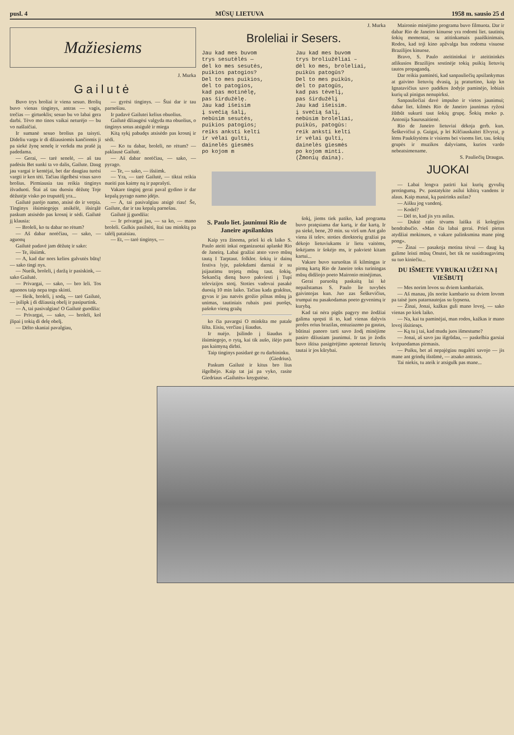pusl. 4 MŪSŲ LIETUVA 1958 m. sausio 25 d
Mažiesiems
J. Murka
Gailutė
Buvo trys broliai ir viena sesuo. Brolių buvo vienas tinginys, antras — vagis, trečias — girtuoklis; sesuo bu vo labai gera darbi. Tėvo mo tinos vaikai neturėjo — bu vo našlaičiai.
Ir sumanė sesuo brolius pa taisyti. Dideliu vargu ir di džiausiomis kančiomis ji pa siekė žynę senelę ir verkda ma prašė ją padedama.
— Gerai, — tarė senelė, — aš tau padėsiu Bet sunki ta vo dalis, Gailute. Daug jau vargai ir kentėjai, bet dar daugiau turėsi vargti ir ken tėti. Tačiau išgelbėsi visus savo brolius. Pirmiausia tau reikia tinginys išvaduoti. Štai aš tau duosiu dėžutę Toje dėžutėje visko po truputėlį yra...
Gailutė parėjo namo, atsisė do ir verpia. Tinginys išsimiegojęs atsikėlė, išsirąžė paskum atsisėdo pas krosnį ir sėdi. Gailutė jį klausia:
— Broleli, ko tu dabar no rėtum?
— Aš dabar norėčiau, — sako, — aguonų
Gailutė padavė jam dėžutę ir sako:
— Te, išsiimk.
— A, kad dar nors kelios galvutės būtų! — sako tingi nys.
— Nueik, broleli, į daržą ir pasiskink, — sako Gailutė.
— Privargai, — sako, — bro leli. Tos aguonos taip nepa togu skinti.
— Išeik, broleli, į sodą, — tarė Gailutė, — įsilipk į di džiausią obelį ir pasipurtink.
— A, tai pasivalgiau! O Gailutė guodžia:
— Privargai, — sako, — broleli, kol įlipai į tokią di delę obelį.
— Dėlto skaniai pavalgiau,
— gyrėsi tinginys. — Štai dar ir tau parnešiau.
Ir padavė Gailutei kelius obuolius.
Gailutė džiaugėsi valgyda ma obuolius, o tinginys sotus atsigulė ir miega
Kitą sykį pabudęs atsisėdo pas krosnį ir sėdi.
— Ko tu dabar, broleli, no rėtum? — paklausė Gailutė.
— Aš dabar norėčiau, — sako, — pyrago.
— Te, — sako, — išsiimk.
— Yra, — tarė Gailutė, — tiktai reikia nueiti pas kaimy ną ir paprašyti.
Vakare tinginį gerai paval gydino ir dar kepalą pyrago namo įdėjo.
— A, tai pasivalgiau atsigė riau! Še, Gailute, dar ir tau kepalą parnešau.
Gailutė jį guodžia:
— Ir privargai jau, — sa ko, — mano broleli. Gulkis pasilsėti, štai tau minkštą pa talėlį pataisiau.
— Et, — tarė tinginys, —
J. Murka
Broleliai ir Sesers.
Jau kad mes buvom
trys sesutėlės —
del ko mes sesutės,
puikios patogios?
Del to mes puikios,
del to patogios,
kad pas motinėlę,
pas širdužėlę.
Jau kad išeisim
į svečią šalį,
nebūsim sesutės,
puikios patogios;
reiks anksti kelti
ir vėlai gulti,
dainelės giesmės
po kojom m
Jau kad mes buvom
trys broliužėliai –
dėl ko mes, broleliai,
puikûs patogûs?
Del to mes puikûs,
del to patogûs,
kad pas tėvelį,
pas širdužėlį
Jau kad išeisim.
į svečią šalį,
nebūsim broleliai,
puikûs, patogûs:
reik anksti kelti
ir vėlai gulti,
dainelės giesmės
po kojom minti.
(Žmonių daina).
S. Paulo liet. jaunimui Rio de Janeire apsilankius
Kaip yra žinoma, prieš ki ek laiko S. Paulo ateiti inkai organizuotai aplankė Rio de Janeirą. Labai gražiai atsto vavo mūsų tautą I Tarptaut. folklor. šokių ir dainų festiva lyje, pašokdami darniai ir su įsijautimu trejetą mūsų taut. šokių. Sekančią dieną buvo pakviesti į Tupí televizijos stotį. Stoties vadovai pasakė duosią 10 min laiko. Tačiau kada grakštus, gyvas ir jau natvės grožio pilnas mūsų ja unimas, tautiniais rubais pasi puošęs, pašoko vieną gražų
ko čia pavargsi O minkšta me patale šilta. Eisiu, verčiau į šiaudus.
Ir nuėjo. Įsilindo į šiaudus ir išsimiegojo, o rytą, kai tik aušo, išėjo pats pas kaimyną dirbti.
Taip tinginys pasidarė ge ru darbininku.
(Giedrius).
Paskum Gailutė ir kitus bro lius išgelbėjo. Kaip tat jai pa vyko, rasite Giedriaus «Gailutės» knygutėse.
šokį, jiems tiek patiko, kad programa buvo pratęsiama dar kartą, ir dar kartą. Ir pa siekė, bene, 20 min. su virš um Ant galo viena iš telev. stoties direktorių gražiai pa dėkojo lietuviukams ir lietu vaitėms, šokėjams ir šokėjo ms, ir pakvietė kitam kartui...
Vakare buvo suruoštas iš kilmingas ir pirmą kartą Rio de Janeire toks turiningas mūsų didžiojo poeto Maironio minėjimas.
Gerai paruoštą paskaitą lai kė nepailstamas S. Paulo lie tuvybės gaivintojas kun. Juo zas Šeškevičius, trumpai nu pasakodamas poeto gyvenimą ir kurybą.
Kad tai nėra pigūs pagyry mo žodžiai galima spręsti iš to, kad vienas dalyvis profes orius brazilas, entuziazmo pa gautas, būtinai panoro tarti savo žodį minėjime pasiro džiusiam jaunimui. Ir tas jo žodis buvo ištisa pasigėrėjimo apoteozė lietuvių tautai ir jos kūrybai.
Maironio minėjimo programa buvo filmuota. Dar ir dabar Rio de Janeiro kinuose yra rodomi liet. tautinių šokių momentai, su atitinkamais paaiškinimais. Rodos, kad toji kino apžvalga bus rodoma visuose Brazilijos kinuose.
Bravo, S. Paulo ateitininkai ir ateitininkės atlikusios Brazilijos sostinėje tokią puikią lietuvių tautos propagandą.
Dar reikia paminėti, kad sanpauliečių apsilankymas at gaivino lietuvių dvasią, ją praturtino, kaip kn Ignatavičius savo padėkos žodyje paminėjo, lobiais kurių už pinigus nenupirksi.
Sanpauliečiai davė impulso ir vietos jaunimui; dabar liet. kilmės Rio de Janeiro jaunimas ryžosi žūtbūt sukurti taut šokių grupę. Šokių moko p. Antonija Saurusaitienė.
Rio de Janeiro lietuviai dėkoja gerb. kun. Šeškevičiui p. Guigai, p lei Kilčiauskaitei Elvyrai, p lėms Paukštytėms ir visiems bei visoms liet. tau. šokių grupės ir muzikos dalyviams, kurios vardo nebeatsimename.
S. Pauliečių Draugas.
JUOKAI
— Labai lengva patirti kai kurių gyvulių protingumą. Pv. pastatykite asilui kibirą vandens ir alaus. Kaip manai, ką pasirinks asilas?
— Aišku jog vandenį.
— Kodel?
— Dėl to, kad jis yra asilas.
— Duktė rašo tėvams laiška iš kolegijos bendrabučio. «Man čia labai gerai. Prieš pietus atydžiai mokinuos, o vakare palinksmina mane ping pong».
— Žinai — pasakoja motina tėvui — daug ką galime leisti mūsų Onutei, bet tik ne susidraugavimą su tuo kiniečiu...
DU IŠMETE VYRUKAI UŽEI NA Į VIEŠBUTĮ
— Mes norim lovos su dviem kambariais.
— Aš manau, jūs norite kambario su dviem lovom pa taisė juos patarnautojas su šypsena.
— Žinai, Jonai, kažkas guli mano lovoj, — sako vienas po kiek laiko.
— Na, kai tu paminėjai, man rodos, kažkas ir mano lovoj išsitiesęs.
— Ką tu į tai, kad mudu juos išmestume?
— Jonai, aš savo jau išgrūdau, — paskelbia garsiai kvėpuodamas pirmasis.
— Puiku, bet aš nepajėgiau nugalėti savojo — jis mane ant grindų išstūmė, — atsako antrasis.
Tai niekis, tu ateik ir atsigulk pas mane...